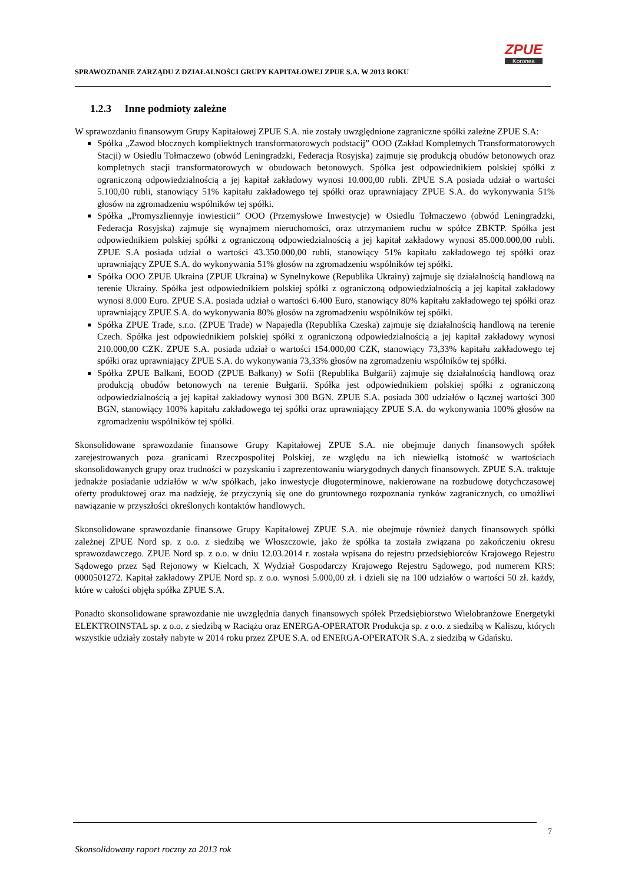ZPUE
Koronea
SPRAWOZDANIE ZARZĄDU Z DZIAŁALNOŚCI GRUPY KAPITAŁOWEJ ZPUE S.A. W 2013 ROKU
1.2.3 Inne podmioty zależne
W sprawozdaniu finansowym Grupy Kapitałowej ZPUE S.A. nie zostały uwzględnione zagraniczne spółki zależne ZPUE S.A:
Spółka „Zawod błocznych kompliektnych transformatorowych podstacij” OOO (Zakład Kompletnych Transformatorowych Stacji) w Osiedlu Tołmaczewo (obwód Leningradzki, Federacja Rosyjska) zajmuje się produkcją obudów betonowych oraz kompletnych stacji transformatorowych w obudowach betonowych. Spółka jest odpowiednikiem polskiej spółki z ograniczoną odpowiedzialnością a jej kapitał zakładowy wynosi 10.000,00 rubli. ZPUE S.A posiada udział o wartości 5.100,00 rubli, stanowiący 51% kapitału zakładowego tej spółki oraz uprawniający ZPUE S.A. do wykonywania 51% głosów na zgromadzeniu wspólników tej spółki.
Spółka „Promyszliennyje inwiesticii” OOO (Przemysłowe Inwestycje) w Osiedlu Tołmaczewo (obwód Leningradzki, Federacja Rosyjska) zajmuje się wynajmem nieruchomości, oraz utrzymaniem ruchu w spółce ZBKTP. Spółka jest odpowiednikiem polskiej spółki z ograniczoną odpowiedzialnością a jej kapitał zakładowy wynosi 85.000.000,00 rubli. ZPUE S.A posiada udział o wartości 43.350.000,00 rubli, stanowiący 51% kapitału zakładowego tej spółki oraz uprawniający ZPUE S.A. do wykonywania 51% głosów na zgromadzeniu wspólników tej spółki.
Spółka OOO ZPUE Ukraina (ZPUE Ukraina) w Synelnykowe (Republika Ukrainy) zajmuje się działalnością handlową na terenie Ukrainy. Spółka jest odpowiednikiem polskiej spółki z ograniczoną odpowiedzialnością a jej kapitał zakładowy wynosi 8.000 Euro. ZPUE S.A. posiada udział o wartości 6.400 Euro, stanowiący 80% kapitału zakładowego tej spółki oraz uprawniający ZPUE S.A. do wykonywania 80% głosów na zgromadzeniu wspólników tej spółki.
Spółka ZPUE Trade, s.r.o. (ZPUE Trade) w Napajedla (Republika Czeska) zajmuje się działalnością handlową na terenie Czech. Spółka jest odpowiednikiem polskiej spółki z ograniczoną odpowiedzialnością a jej kapitał zakładowy wynosi 210.000,00 CZK. ZPUE S.A. posiada udział o wartości 154.000,00 CZK, stanowiący 73,33% kapitału zakładowego tej spółki oraz uprawniający ZPUE S.A. do wykonywania 73,33% głosów na zgromadzeniu wspólników tej spółki.
Spółka ZPUE Balkani, EOOD (ZPUE Bałkany) w Sofii (Republika Bułgarii) zajmuje się działalnością handlową oraz produkcją obudów betonowych na terenie Bułgarii. Spółka jest odpowiednikiem polskiej spółki z ograniczoną odpowiedzialnością a jej kapitał zakładowy wynosi 300 BGN. ZPUE S.A. posiada 300 udziałów o łącznej wartości 300 BGN, stanowiący 100% kapitału zakładowego tej spółki oraz uprawniający ZPUE S.A. do wykonywania 100% głosów na zgromadzeniu wspólników tej spółki.
Skonsolidowane sprawozdanie finansowe Grupy Kapitałowej ZPUE S.A. nie obejmuje danych finansowych spółek zarejestrowanych poza granicami Rzeczpospolitej Polskiej, ze względu na ich niewielką istotność w wartościach skonsolidowanych grupy oraz trudności w pozyskaniu i zaprezentowaniu wiarygodnych danych finansowych. ZPUE S.A. traktuje jednakże posiadanie udziałów w w/w spółkach, jako inwestycje długoterminowe, nakierowane na rozbudowę dotychczasowej oferty produktowej oraz ma nadzieję, że przyczynią się one do gruntownego rozpoznania rynków zagranicznych, co umożliwi nawiązanie w przyszłości określonych kontaktów handlowych.
Skonsolidowane sprawozdanie finansowe Grupy Kapitałowej ZPUE S.A. nie obejmuje również danych finansowych spółki zależnej ZPUE Nord sp. z o.o. z siedzibą we Włoszczowie, jako że spółka ta została związana po zakończeniu okresu sprawozdawczego. ZPUE Nord sp. z o.o. w dniu 12.03.2014 r. została wpisana do rejestru przedsiębiorców Krajowego Rejestru Sądowego przez Sąd Rejonowy w Kielcach, X Wydział Gospodarczy Krajowego Rejestru Sądowego, pod numerem KRS: 0000501272. Kapitał zakładowy ZPUE Nord sp. z o.o. wynosi 5.000,00 zł. i dzieli się na 100 udziałów o wartości 50 zł. każdy, które w całości objęła spółka ZPUE S.A.
Ponadto skonsolidowane sprawozdanie nie uwzględnia danych finansowych spółek Przedsiębiorstwo Wielobranżowe Energetyki ELEKTROINSTAL sp. z o.o. z siedzibą w Raciążu oraz ENERGA-OPERATOR Produkcja sp. z o.o. z siedzibą w Kaliszu, których wszystkie udziały zostały nabyte w 2014 roku przez ZPUE S.A. od ENERGA-OPERATOR S.A. z siedzibą w Gdańsku.
7
Skonsolidowany raport roczny za 2013 rok